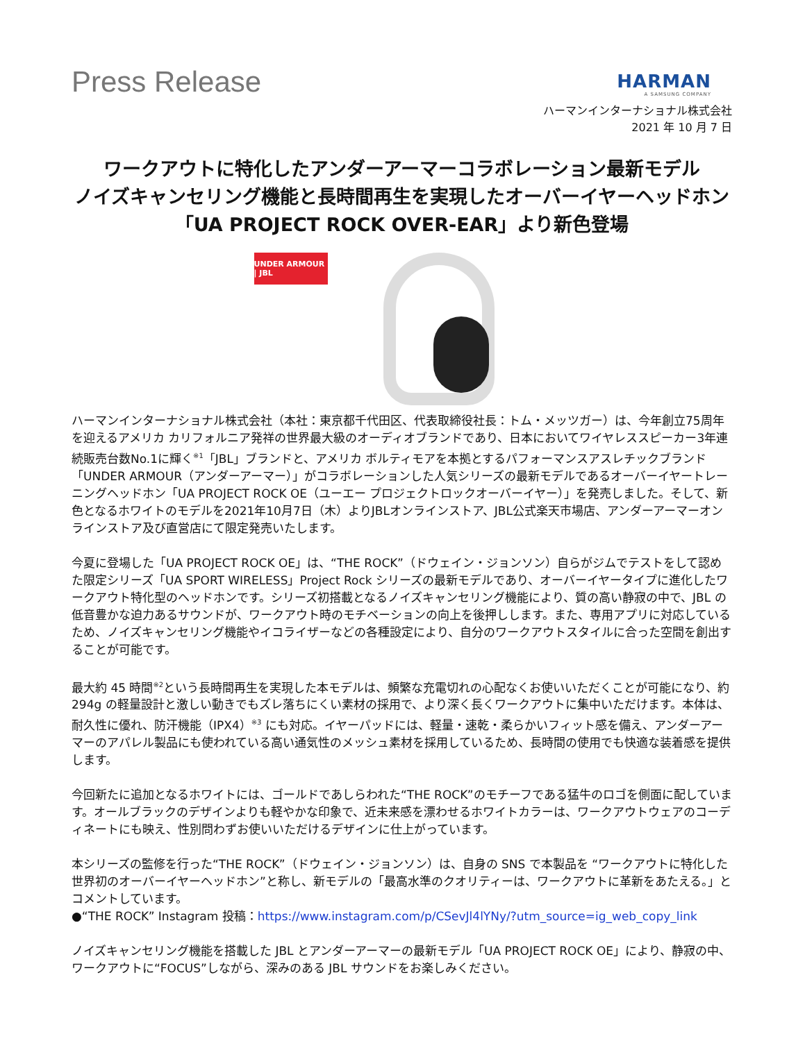Press Release
HARMAN
A SAMSUNG COMPANY
ハーマンインターナショナル株式会社
2021 年 10 月 7 日
ワークアウトに特化したアンダーアーマーコラボレーション最新モデル
ノイズキャンセリング機能と長時間再生を実現したオーバーイヤーヘッドホン
「UA PROJECT ROCK OVER-EAR」より新色登場
UNDER ARMOUR | JBL
ハーマンインターナショナル株式会社（本社：東京都千代田区、代表取締役社長：トム・メッツガー）は、今年創立75周年を迎えるアメリカ カリフォルニア発祥の世界最大級のオーディオブランドであり、日本においてワイヤレススピーカー3年連続販売台数No.1に輝く<sup>※1</sup>「JBL」ブランドと、アメリカ ボルティモアを本拠とするパフォーマンスアスレチックブランド「UNDER ARMOUR（アンダーアーマー）」がコラボレーションした人気シリーズの最新モデルであるオーバーイヤートレーニングヘッドホン「UA PROJECT ROCK OE（ユーエー プロジェクトロックオーバーイヤー）」を発売しました。そして、新色となるホワイトのモデルを2021年10月7日（木）よりJBLオンラインストア、JBL公式楽天市場店、アンダーアーマーオンラインストア及び直営店にて限定発売いたします。
今夏に登場した「UA PROJECT ROCK OE」は、“THE ROCK”（ドウェイン・ジョンソン）自らがジムでテストをして認めた限定シリーズ「UA SPORT WIRELESS」Project Rock シリーズの最新モデルであり、オーバーイヤータイプに進化したワークアウト特化型のヘッドホンです。シリーズ初搭載となるノイズキャンセリング機能により、質の高い静寂の中で、JBL の低音豊かな迫力あるサウンドが、ワークアウト時のモチベーションの向上を後押しします。また、専用アプリに対応しているため、ノイズキャンセリング機能やイコライザーなどの各種設定により、自分のワークアウトスタイルに合った空間を創出することが可能です。
最大約 45 時間<sup>※2</sup>という長時間再生を実現した本モデルは、頻繁な充電切れの心配なくお使いいただくことが可能になり、約 294g の軽量設計と激しい動きでもズレ落ちにくい素材の採用で、より深く長くワークアウトに集中いただけます。本体は、耐久性に優れ、防汗機能（IPX4）<sup>※3</sup> にも対応。イヤーパッドには、軽量・速乾・柔らかいフィット感を備え、アンダーアーマーのアパレル製品にも使われている高い通気性のメッシュ素材を採用しているため、長時間の使用でも快適な装着感を提供します。
今回新たに追加となるホワイトには、ゴールドであしらわれた“THE ROCK”のモチーフである猛牛のロゴを側面に配しています。オールブラックのデザインよりも軽やかな印象で、近未来感を漂わせるホワイトカラーは、ワークアウトウェアのコーディネートにも映え、性別問わずお使いいただけるデザインに仕上がっています。
本シリーズの監修を行った“THE ROCK”（ドウェイン・ジョンソン）は、自身の SNS で本製品を “ワークアウトに特化した世界初のオーバーイヤーヘッドホン”と称し、新モデルの「最高水準のクオリティーは、ワークアウトに革新をあたえる。」とコメントしています。
●“THE ROCK” Instagram 投稿：https://www.instagram.com/p/CSevJl4lYNy/?utm_source=ig_web_copy_link
ノイズキャンセリング機能を搭載した JBL とアンダーアーマーの最新モデル「UA PROJECT ROCK OE」により、静寂の中、ワークアウトに“FOCUS”しながら、深みのある JBL サウンドをお楽しみください。